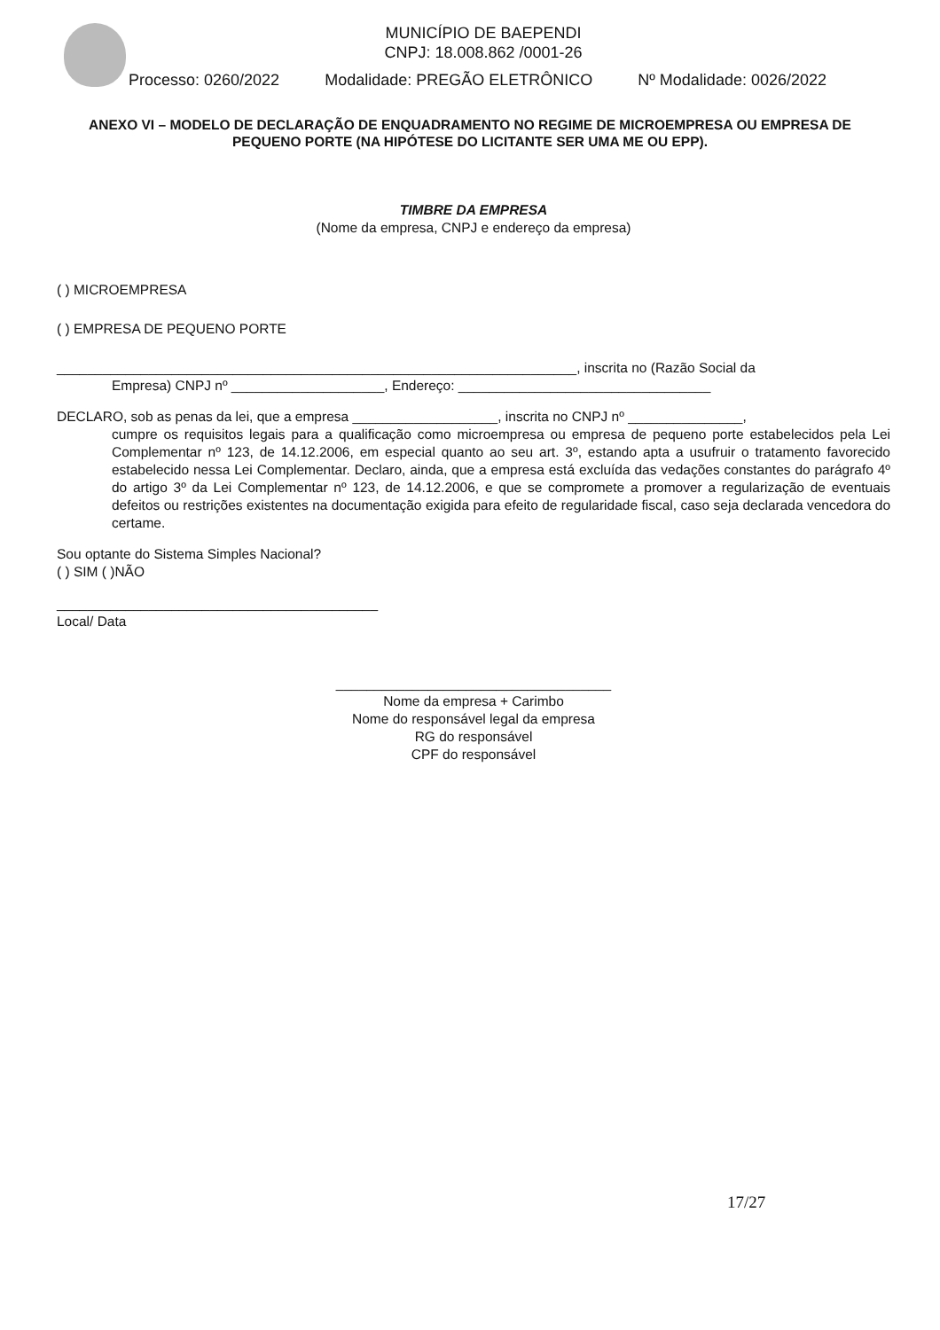MUNICÍPIO DE BAEPENDI
CNPJ: 18.008.862 /0001-26
Processo: 0260/2022 Modalidade: PREGÃO ELETRÔNICO Nº Modalidade: 0026/2022
ANEXO VI – MODELO DE DECLARAÇÃO DE ENQUADRAMENTO NO REGIME DE MICROEMPRESA OU EMPRESA DE PEQUENO PORTE (NA HIPÓTESE DO LICITANTE SER UMA ME OU EPP).
TIMBRE DA EMPRESA
(Nome da empresa, CNPJ e endereço da empresa)
( ) MICROEMPRESA
( ) EMPRESA DE PEQUENO PORTE
____________________________________________________________________, inscrita no (Razão Social da
Empresa) CNPJ nº ____________________, Endereço: _________________________________
DECLARO, sob as penas da lei, que a empresa ___________________, inscrita no CNPJ nº _______________,
cumpre os requisitos legais para a qualificação como microempresa ou empresa de pequeno porte estabelecidos pela Lei Complementar nº 123, de 14.12.2006, em especial quanto ao seu art. 3º, estando apta a usufruir o tratamento favorecido estabelecido nessa Lei Complementar. Declaro, ainda, que a empresa está excluída das vedações constantes do parágrafo 4º do artigo 3º da Lei Complementar nº 123, de 14.12.2006, e que se compromete a promover a regularização de eventuais defeitos ou restrições existentes na documentação exigida para efeito de regularidade fiscal, caso seja declarada vencedora do certame.
Sou optante do Sistema Simples Nacional?
( ) SIM ( )NÃO
__________________________________________
Local/ Data
____________________________________
Nome da empresa + Carimbo
Nome do responsável legal da empresa
RG do responsável
CPF do responsável
17/27